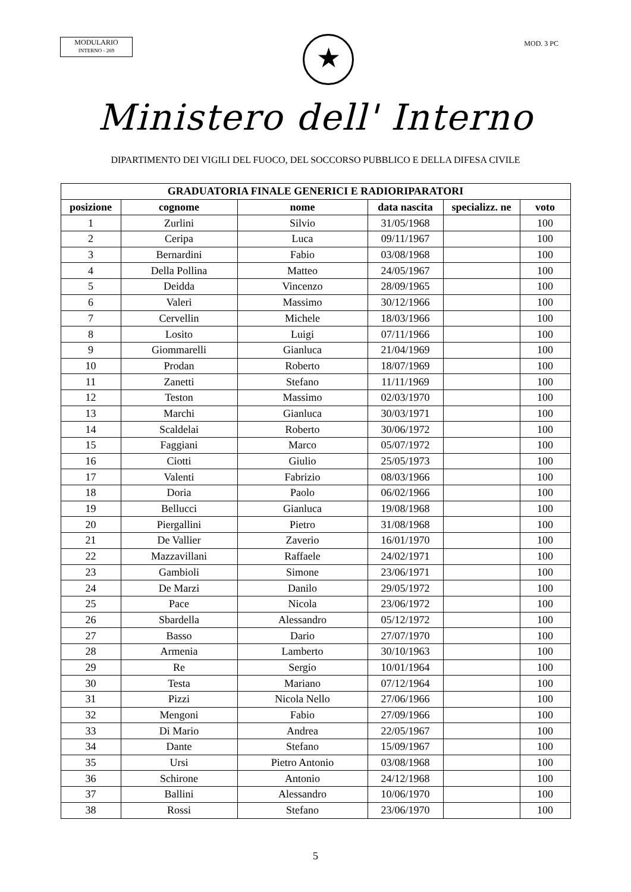MODULARIO
INTERNO - 269
★
MOD. 3 PC
Ministero dell' Interno
DIPARTIMENTO DEI VIGILI DEL FUOCO, DEL SOCCORSO PUBBLICO E DELLA DIFESA CIVILE
| GRADUATORIA FINALE GENERICI E RADIORIPARATORI | | | | | |
| --- | --- | --- | --- | --- | --- |
| posizione | cognome | nome | data nascita | specializz. ne | voto |
| 1 | Zurlini | Silvio | 31/05/1968 | | 100 |
| 2 | Ceripa | Luca | 09/11/1967 | | 100 |
| 3 | Bernardini | Fabio | 03/08/1968 | | 100 |
| 4 | Della Pollina | Matteo | 24/05/1967 | | 100 |
| 5 | Deidda | Vincenzo | 28/09/1965 | | 100 |
| 6 | Valeri | Massimo | 30/12/1966 | | 100 |
| 7 | Cervellin | Michele | 18/03/1966 | | 100 |
| 8 | Losito | Luigi | 07/11/1966 | | 100 |
| 9 | Giommarelli | Gianluca | 21/04/1969 | | 100 |
| 10 | Prodan | Roberto | 18/07/1969 | | 100 |
| 11 | Zanetti | Stefano | 11/11/1969 | | 100 |
| 12 | Teston | Massimo | 02/03/1970 | | 100 |
| 13 | Marchi | Gianluca | 30/03/1971 | | 100 |
| 14 | Scaldelai | Roberto | 30/06/1972 | | 100 |
| 15 | Faggiani | Marco | 05/07/1972 | | 100 |
| 16 | Ciotti | Giulio | 25/05/1973 | | 100 |
| 17 | Valenti | Fabrizio | 08/03/1966 | | 100 |
| 18 | Doria | Paolo | 06/02/1966 | | 100 |
| 19 | Bellucci | Gianluca | 19/08/1968 | | 100 |
| 20 | Piergallini | Pietro | 31/08/1968 | | 100 |
| 21 | De Vallier | Zaverio | 16/01/1970 | | 100 |
| 22 | Mazzavillani | Raffaele | 24/02/1971 | | 100 |
| 23 | Gambioli | Simone | 23/06/1971 | | 100 |
| 24 | De Marzi | Danilo | 29/05/1972 | | 100 |
| 25 | Pace | Nicola | 23/06/1972 | | 100 |
| 26 | Sbardella | Alessandro | 05/12/1972 | | 100 |
| 27 | Basso | Dario | 27/07/1970 | | 100 |
| 28 | Armenia | Lamberto | 30/10/1963 | | 100 |
| 29 | Re | Sergio | 10/01/1964 | | 100 |
| 30 | Testa | Mariano | 07/12/1964 | | 100 |
| 31 | Pizzi | Nicola Nello | 27/06/1966 | | 100 |
| 32 | Mengoni | Fabio | 27/09/1966 | | 100 |
| 33 | Di Mario | Andrea | 22/05/1967 | | 100 |
| 34 | Dante | Stefano | 15/09/1967 | | 100 |
| 35 | Ursi | Pietro Antonio | 03/08/1968 | | 100 |
| 36 | Schirone | Antonio | 24/12/1968 | | 100 |
| 37 | Ballini | Alessandro | 10/06/1970 | | 100 |
| 38 | Rossi | Stefano | 23/06/1970 | | 100 |
5